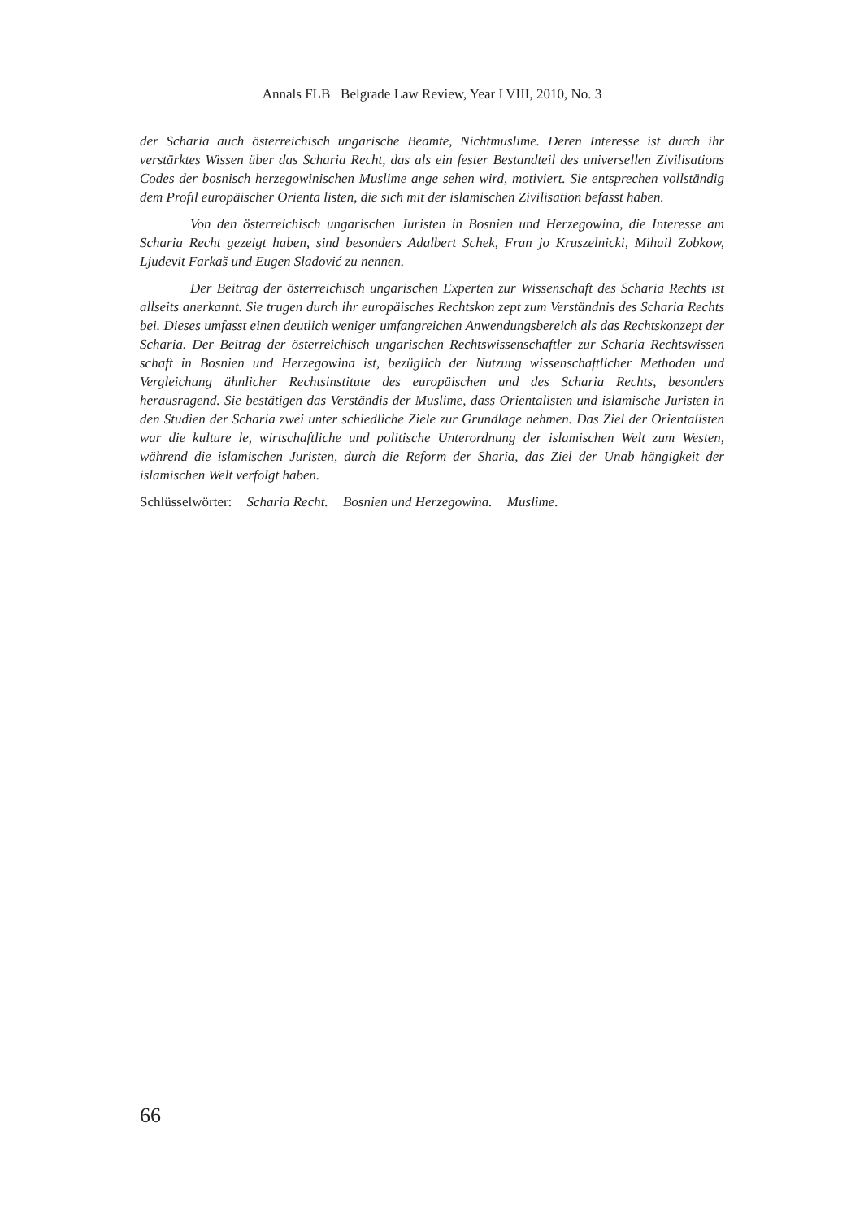Annals FLB Belgrade Law Review, Year LVIII, 2010, No. 3
der Scharia auch österreichisch ungarische Beamte, Nichtmuslime. Deren Interesse ist durch ihr verstärktes Wissen über das Scharia Recht, das als ein fester Bestandteil des universellen Zivilisations Codes der bosnisch herzegowinischen Muslime ange sehen wird, motiviert. Sie entsprechen vollständig dem Profil europäischer Orienta listen, die sich mit der islamischen Zivilisation befasst haben.
Von den österreichisch ungarischen Juristen in Bosnien und Herzegowina, die Interesse am Scharia Recht gezeigt haben, sind besonders Adalbert Schek, Fran jo Kruszelnicki, Mihail Zobkow, Ljudevit Farkaš und Eugen Sladović zu nennen.
Der Beitrag der österreichisch ungarischen Experten zur Wissenschaft des Scharia Rechts ist allseits anerkannt. Sie trugen durch ihr europäisches Rechtskon zept zum Verständnis des Scharia Rechts bei. Dieses umfasst einen deutlich weniger umfangreichen Anwendungsbereich als das Rechtskonzept der Scharia. Der Beitrag der österreichisch ungarischen Rechtswissenschaftler zur Scharia Rechtswissen schaft in Bosnien und Herzegowina ist, bezüglich der Nutzung wissenschaftlicher Methoden und Vergleichung ähnlicher Rechtsinstitute des europäischen und des Scharia Rechts, besonders herausragend. Sie bestätigen das Verständis der Muslime, dass Orientalisten und islamische Juristen in den Studien der Scharia zwei unter schiedliche Ziele zur Grundlage nehmen. Das Ziel der Orientalisten war die kulture le, wirtschaftliche und politische Unterordnung der islamischen Welt zum Westen, während die islamischen Juristen, durch die Reform der Sharia, das Ziel der Unab hängigkeit der islamischen Welt verfolgt haben.
Schlüsselwörter: Scharia Recht. Bosnien und Herzegowina. Muslime.
66